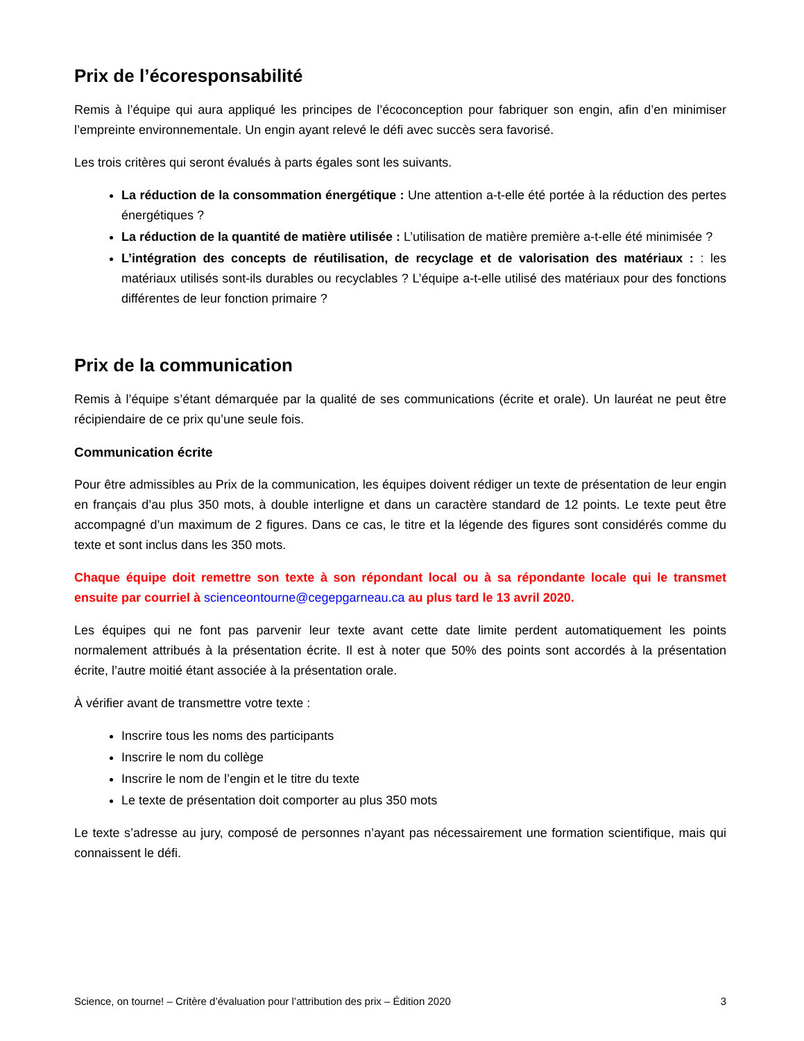Prix de l’écoresponsabilité
Remis à l’équipe qui aura appliqué les principes de l’écoconception pour fabriquer son engin, afin d’en minimiser l’empreinte environnementale. Un engin ayant relevé le défi avec succès sera favorisé.
Les trois critères qui seront évalués à parts égales sont les suivants.
La réduction de la consommation énergétique : Une attention a-t-elle été portée à la réduction des pertes énergétiques ?
La réduction de la quantité de matière utilisée : L’utilisation de matière première a-t-elle été minimisée ?
L’intégration des concepts de réutilisation, de recyclage et de valorisation des matériaux : : les matériaux utilisés sont-ils durables ou recyclables ? L’équipe a-t-elle utilisé des matériaux pour des fonctions différentes de leur fonction primaire ?
Prix de la communication
Remis à l’équipe s’étant démarquée par la qualité de ses communications (écrite et orale). Un lauréat ne peut être récipiendaire de ce prix qu’une seule fois.
Communication écrite
Pour être admissibles au Prix de la communication, les équipes doivent rédiger un texte de présentation de leur engin en français d’au plus 350 mots, à double interligne et dans un caractère standard de 12 points. Le texte peut être accompagné d’un maximum de 2 figures. Dans ce cas, le titre et la légende des figures sont considérés comme du texte et sont inclus dans les 350 mots.
Chaque équipe doit remettre son texte à son répondant local ou à sa répondante locale qui le transmet ensuite par courriel à scienceontourne@cegepgarneau.ca au plus tard le 13 avril 2020.
Les équipes qui ne font pas parvenir leur texte avant cette date limite perdent automatiquement les points normalement attribués à la présentation écrite. Il est à noter que 50% des points sont accordés à la présentation écrite, l’autre moitié étant associée à la présentation orale.
À vérifier avant de transmettre votre texte :
Inscrire tous les noms des participants
Inscrire le nom du collège
Inscrire le nom de l’engin et le titre du texte
Le texte de présentation doit comporter au plus 350 mots
Le texte s’adresse au jury, composé de personnes n’ayant pas nécessairement une formation scientifique, mais qui connaissent le défi.
Science, on tourne! – Critère d’évaluation pour l’attribution des prix – Édition 2020 3